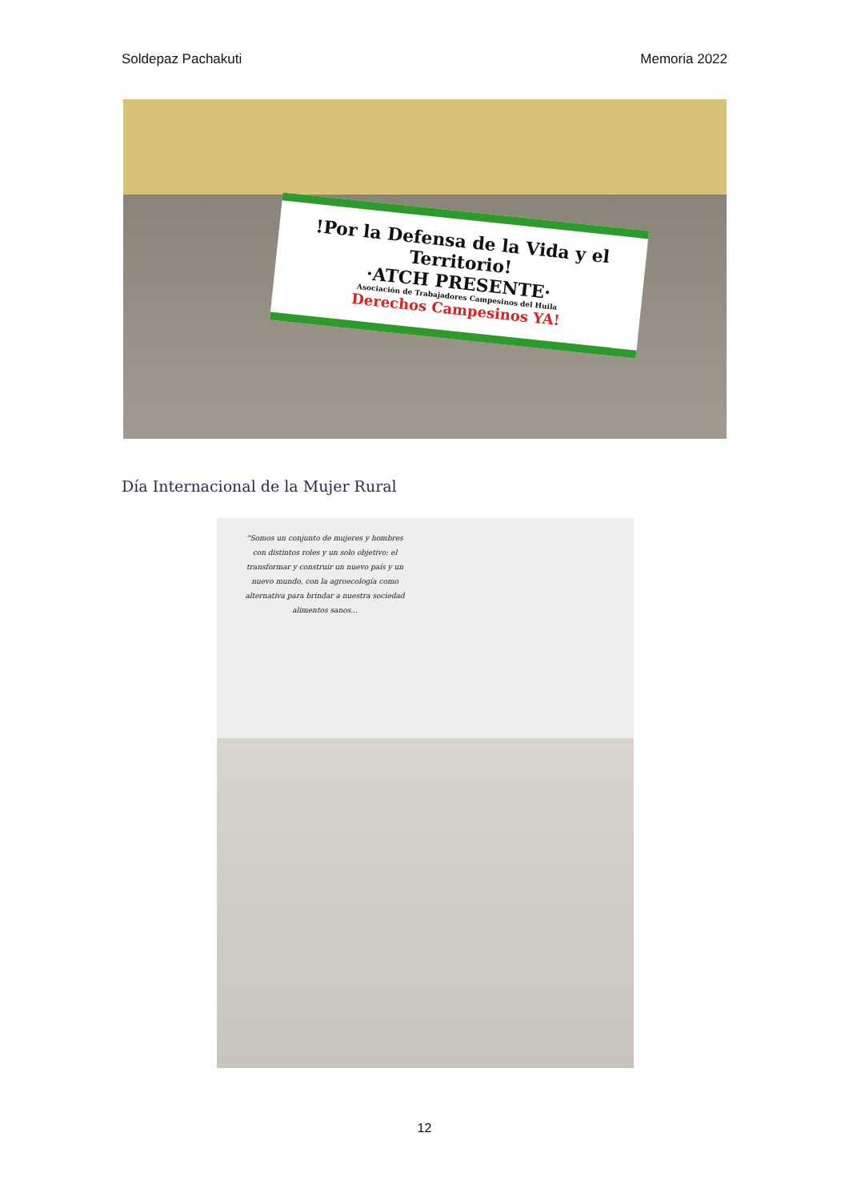Soldepaz Pachakuti Memoria 2022
!Por la Defensa de la Vida y el Territorio!
·ATCH PRESENTE·
Asociación de Trabajadores Campesinos del Huila
Derechos Campesinos YA!
Día Internacional de la Mujer Rural
"Somos un conjunto de mujeres y hombres con distintos roles y un solo objetivo: el transformar y construir un nuevo país y un nuevo mundo, con la agroecología como alternativa para brindar a nuestra sociedad alimentos sanos...
12